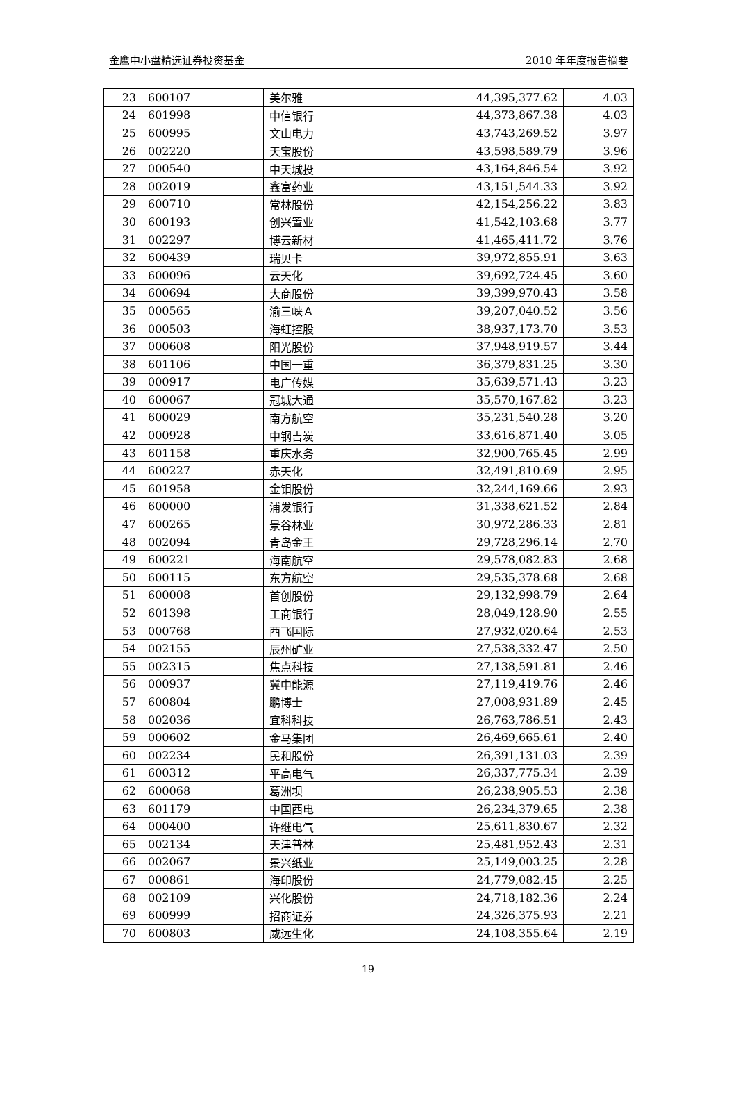金鹰中小盘精选证券投资基金 2010 年年度报告摘要
| 23 | 600107 | 美尔雅 | 44,395,377.62 | 4.03 |
| 24 | 601998 | 中信银行 | 44,373,867.38 | 4.03 |
| 25 | 600995 | 文山电力 | 43,743,269.52 | 3.97 |
| 26 | 002220 | 天宝股份 | 43,598,589.79 | 3.96 |
| 27 | 000540 | 中天城投 | 43,164,846.54 | 3.92 |
| 28 | 002019 | 鑫富药业 | 43,151,544.33 | 3.92 |
| 29 | 600710 | 常林股份 | 42,154,256.22 | 3.83 |
| 30 | 600193 | 创兴置业 | 41,542,103.68 | 3.77 |
| 31 | 002297 | 博云新材 | 41,465,411.72 | 3.76 |
| 32 | 600439 | 瑞贝卡 | 39,972,855.91 | 3.63 |
| 33 | 600096 | 云天化 | 39,692,724.45 | 3.60 |
| 34 | 600694 | 大商股份 | 39,399,970.43 | 3.58 |
| 35 | 000565 | 渝三峡Ａ | 39,207,040.52 | 3.56 |
| 36 | 000503 | 海虹控股 | 38,937,173.70 | 3.53 |
| 37 | 000608 | 阳光股份 | 37,948,919.57 | 3.44 |
| 38 | 601106 | 中国一重 | 36,379,831.25 | 3.30 |
| 39 | 000917 | 电广传媒 | 35,639,571.43 | 3.23 |
| 40 | 600067 | 冠城大通 | 35,570,167.82 | 3.23 |
| 41 | 600029 | 南方航空 | 35,231,540.28 | 3.20 |
| 42 | 000928 | 中钢吉炭 | 33,616,871.40 | 3.05 |
| 43 | 601158 | 重庆水务 | 32,900,765.45 | 2.99 |
| 44 | 600227 | 赤天化 | 32,491,810.69 | 2.95 |
| 45 | 601958 | 金钼股份 | 32,244,169.66 | 2.93 |
| 46 | 600000 | 浦发银行 | 31,338,621.52 | 2.84 |
| 47 | 600265 | 景谷林业 | 30,972,286.33 | 2.81 |
| 48 | 002094 | 青岛金王 | 29,728,296.14 | 2.70 |
| 49 | 600221 | 海南航空 | 29,578,082.83 | 2.68 |
| 50 | 600115 | 东方航空 | 29,535,378.68 | 2.68 |
| 51 | 600008 | 首创股份 | 29,132,998.79 | 2.64 |
| 52 | 601398 | 工商银行 | 28,049,128.90 | 2.55 |
| 53 | 000768 | 西飞国际 | 27,932,020.64 | 2.53 |
| 54 | 002155 | 辰州矿业 | 27,538,332.47 | 2.50 |
| 55 | 002315 | 焦点科技 | 27,138,591.81 | 2.46 |
| 56 | 000937 | 冀中能源 | 27,119,419.76 | 2.46 |
| 57 | 600804 | 鹏博士 | 27,008,931.89 | 2.45 |
| 58 | 002036 | 宜科科技 | 26,763,786.51 | 2.43 |
| 59 | 000602 | 金马集团 | 26,469,665.61 | 2.40 |
| 60 | 002234 | 民和股份 | 26,391,131.03 | 2.39 |
| 61 | 600312 | 平高电气 | 26,337,775.34 | 2.39 |
| 62 | 600068 | 葛洲坝 | 26,238,905.53 | 2.38 |
| 63 | 601179 | 中国西电 | 26,234,379.65 | 2.38 |
| 64 | 000400 | 许继电气 | 25,611,830.67 | 2.32 |
| 65 | 002134 | 天津普林 | 25,481,952.43 | 2.31 |
| 66 | 002067 | 景兴纸业 | 25,149,003.25 | 2.28 |
| 67 | 000861 | 海印股份 | 24,779,082.45 | 2.25 |
| 68 | 002109 | 兴化股份 | 24,718,182.36 | 2.24 |
| 69 | 600999 | 招商证券 | 24,326,375.93 | 2.21 |
| 70 | 600803 | 威远生化 | 24,108,355.64 | 2.19 |
19